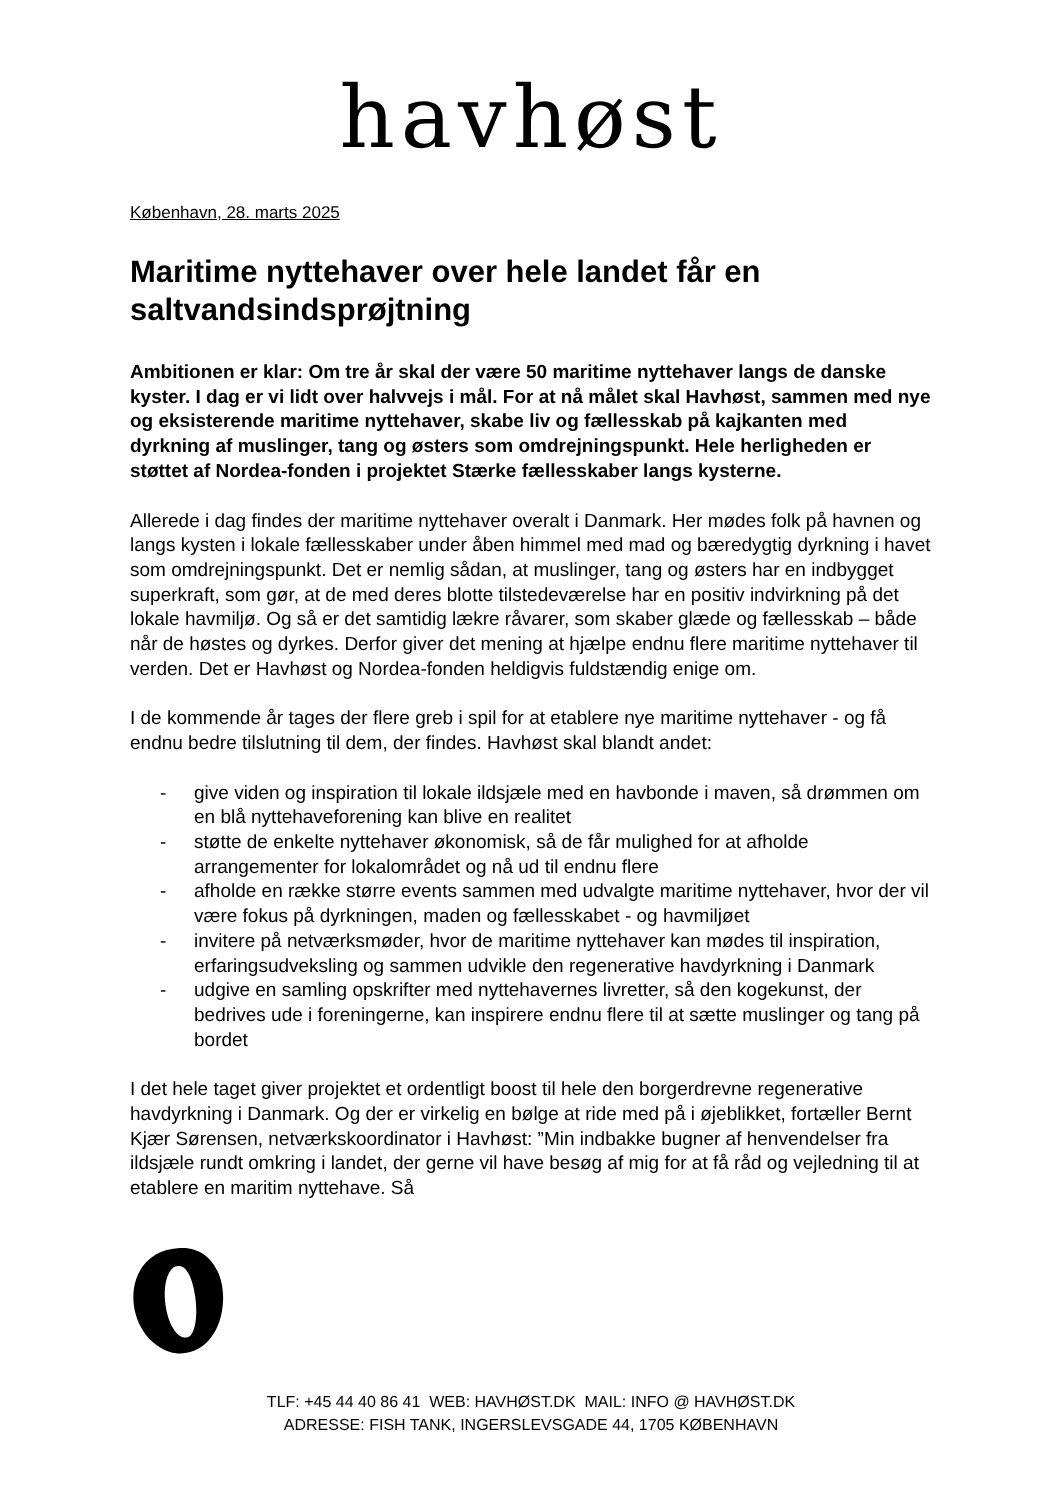havhøst
København, 28. marts 2025
Maritime nyttehaver over hele landet får en saltvandsindsprøjtning
Ambitionen er klar: Om tre år skal der være 50 maritime nyttehaver langs de danske kyster. I dag er vi lidt over halvvejs i mål. For at nå målet skal Havhøst, sammen med nye og eksisterende maritime nyttehaver, skabe liv og fællesskab på kajkanten med dyrkning af muslinger, tang og østers som omdrejningspunkt. Hele herligheden er støttet af Nordea-fonden i projektet Stærke fællesskaber langs kysterne.
Allerede i dag findes der maritime nyttehaver overalt i Danmark. Her mødes folk på havnen og langs kysten i lokale fællesskaber under åben himmel med mad og bæredygtig dyrkning i havet som omdrejningspunkt. Det er nemlig sådan, at muslinger, tang og østers har en indbygget superkraft, som gør, at de med deres blotte tilstedeværelse har en positiv indvirkning på det lokale havmiljø. Og så er det samtidig lækre råvarer, som skaber glæde og fællesskab – både når de høstes og dyrkes. Derfor giver det mening at hjælpe endnu flere maritime nyttehaver til verden. Det er Havhøst og Nordea-fonden heldigvis fuldstændig enige om.
I de kommende år tages der flere greb i spil for at etablere nye maritime nyttehaver - og få endnu bedre tilslutning til dem, der findes. Havhøst skal blandt andet:
- give viden og inspiration til lokale ildsjæle med en havbonde i maven, så drømmen om en blå nyttehaveforening kan blive en realitet
- støtte de enkelte nyttehaver økonomisk, så de får mulighed for at afholde arrangementer for lokalområdet og nå ud til endnu flere
- afholde en række større events sammen med udvalgte maritime nyttehaver, hvor der vil være fokus på dyrkningen, maden og fællesskabet - og havmiljøet
- invitere på netværksmøder, hvor de maritime nyttehaver kan mødes til inspiration, erfaringsudveksling og sammen udvikle den regenerative havdyrkning i Danmark
- udgive en samling opskrifter med nyttehavernes livretter, så den kogekunst, der bedrives ude i foreningerne, kan inspirere endnu flere til at sætte muslinger og tang på bordet
I det hele taget giver projektet et ordentligt boost til hele den borgerdrevne regenerative havdyrkning i Danmark. Og der er virkelig en bølge at ride med på i øjeblikket, fortæller Bernt Kjær Sørensen, netværkskoordinator i Havhøst: ”Min indbakke bugner af henvendelser fra ildsjæle rundt omkring i landet, der gerne vil have besøg af mig for at få råd og vejledning til at etablere en maritim nyttehave. Så
TLF: +45 44 40 86 41 WEB: HAVHØST.DK MAIL: INFO @ HAVHØST.DK
ADRESSE: FISH TANK, INGERSLEVSGADE 44, 1705 KØBENHAVN